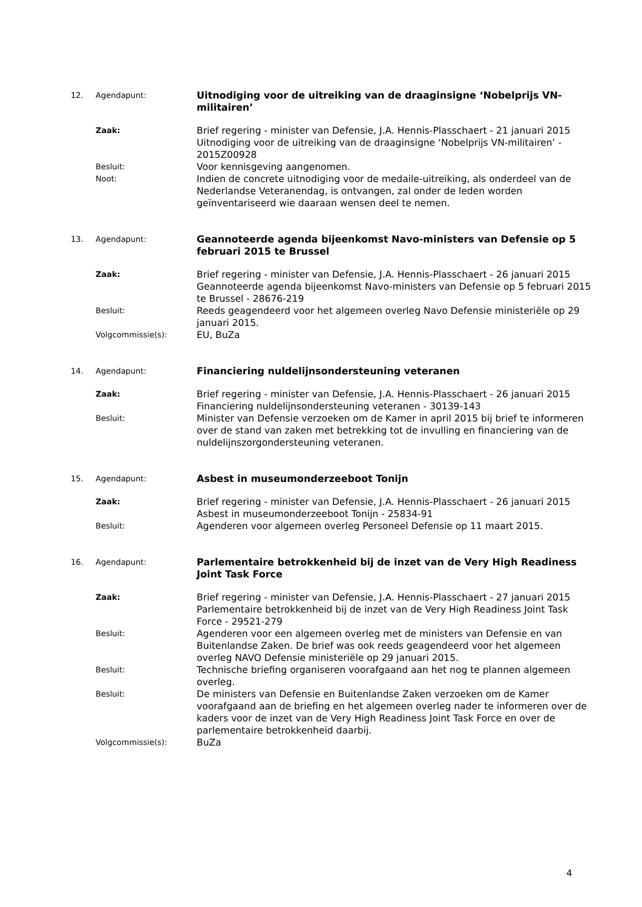12. Agendapunt:
Uitnodiging voor de uitreiking van de draaginsigne ‘Nobelprijs VN-militairen’
Zaak:
Brief regering - minister van Defensie, J.A. Hennis-Plasschaert - 21 januari 2015
Uitnodiging voor de uitreiking van de draaginsigne ‘Nobelprijs VN-militairen’ - 2015Z00928
Besluit:
Voor kennisgeving aangenomen.
Noot:
Indien de concrete uitnodiging voor de medaile-uitreiking, als onderdeel van de Nederlandse Veteranendag, is ontvangen, zal onder de leden worden geïnventariseerd wie daaraan wensen deel te nemen.
13. Agendapunt:
Geannoteerde agenda bijeenkomst Navo-ministers van Defensie op 5 februari 2015 te Brussel
Zaak:
Brief regering - minister van Defensie, J.A. Hennis-Plasschaert - 26 januari 2015
Geannoteerde agenda bijeenkomst Navo-ministers van Defensie op 5 februari 2015 te Brussel - 28676-219
Besluit:
Reeds geagendeerd voor het algemeen overleg Navo Defensie ministeriële op 29 januari 2015.
Volgcommissie(s):
EU, BuZa
14. Agendapunt:
Financiering nuldelijnsondersteuning veteranen
Zaak:
Brief regering - minister van Defensie, J.A. Hennis-Plasschaert - 26 januari 2015
Financiering nuldelijnsondersteuning veteranen - 30139-143
Besluit:
Minister van Defensie verzoeken om de Kamer in april 2015 bij brief te informeren over de stand van zaken met betrekking tot de invulling en financiering van de nuldelijnszorgondersteuning veteranen.
15. Agendapunt:
Asbest in museumonderzeeboot Tonijn
Zaak:
Brief regering - minister van Defensie, J.A. Hennis-Plasschaert - 26 januari 2015
Asbest in museumonderzeeboot Tonijn - 25834-91
Besluit:
Agenderen voor algemeen overleg Personeel Defensie op 11 maart 2015.
16. Agendapunt:
Parlementaire betrokkenheid bij de inzet van de Very High Readiness Joint Task Force
Zaak:
Brief regering - minister van Defensie, J.A. Hennis-Plasschaert - 27 januari 2015
Parlementaire betrokkenheid bij de inzet van de Very High Readiness Joint Task Force - 29521-279
Besluit:
Agenderen voor een algemeen overleg met de ministers van Defensie en van Buitenlandse Zaken. De brief was ook reeds geagendeerd voor het algemeen overleg NAVO Defensie ministeriële op 29 januari 2015.
Besluit:
Technische briefing organiseren voorafgaand aan het nog te plannen algemeen overleg.
Besluit:
De ministers van Defensie en Buitenlandse Zaken verzoeken om de Kamer voorafgaand aan de briefing en het algemeen overleg nader te informeren over de kaders voor de inzet van de Very High Readiness Joint Task Force en over de parlementaire betrokkenheid daarbij.
Volgcommissie(s):
BuZa
4